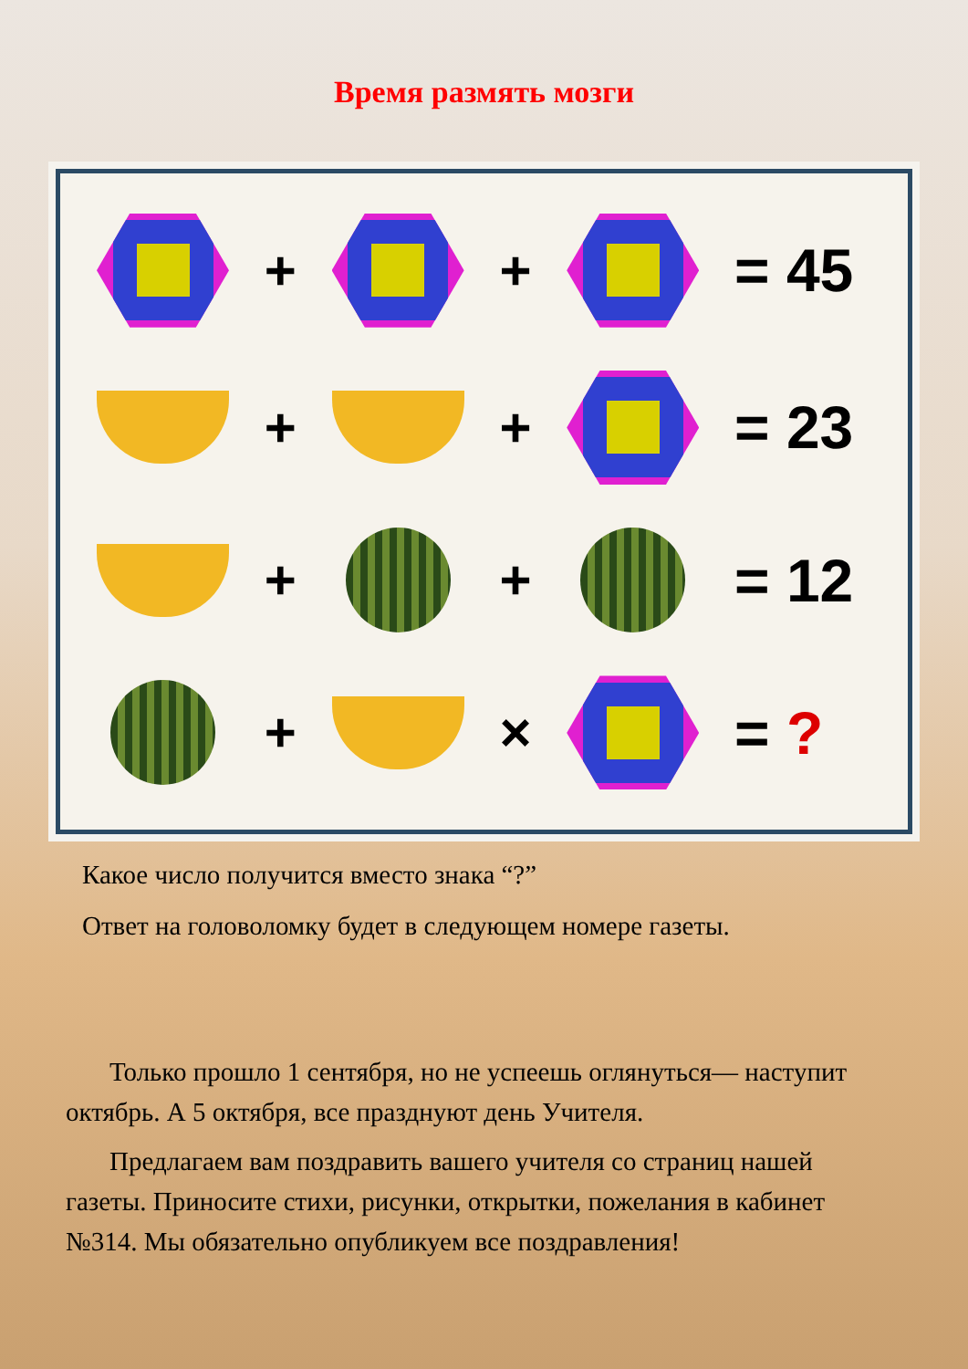Время размять мозги
+ +
= 45
+ +
= 23
+ +
= 12
+ × = ?
Какое число получится вместо знака “?”
Ответ на головоломку будет в следующем номере газеты.
Только прошло 1 сентября, но не успеешь оглянуться— наступит октябрь. А 5 октября, все празднуют день Учителя.
Предлагаем вам поздравить вашего учителя со страниц нашей газеты. Приносите стихи, рисунки, открытки, пожелания в кабинет №314. Мы обязательно опубликуем все поздравления!